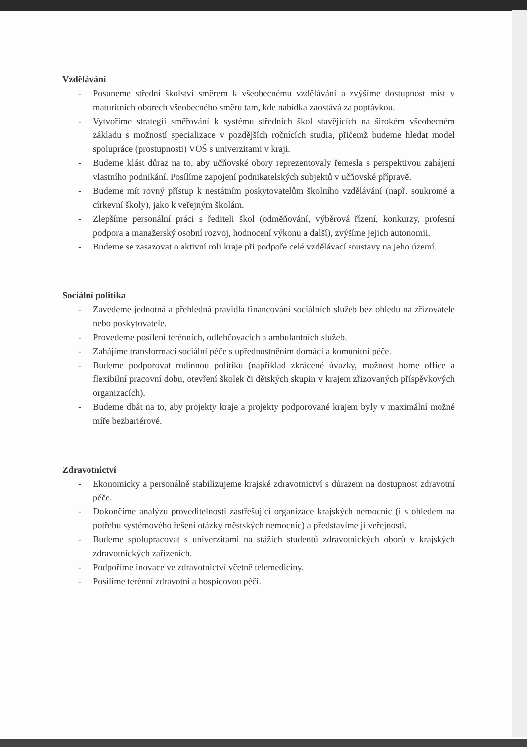Vzdělávání
- Posuneme střední školství směrem k všeobecnému vzdělávání a zvýšíme dostupnost míst v maturitních oborech všeobecného směru tam, kde nabídka zaostává za poptávkou.
- Vytvoříme strategii směřování k systému středních škol stavějících na širokém všeobecném základu s možností specializace v pozdějších ročnících studia, přičemž budeme hledat model spolupráce (prostupnosti) VOŠ s univerzitami v kraji.
- Budeme klást důraz na to, aby učňovské obory reprezentovaly řemesla s perspektivou zahájení vlastního podnikání. Posílíme zapojení podnikatelských subjektů v učňovské přípravě.
- Budeme mít rovný přístup k nestátním poskytovatelům školního vzdělávání (např. soukromé a církevní školy), jako k veřejným školám.
- Zlepšíme personální práci s řediteli škol (odměňování, výběrová řízení, konkurzy, profesní podpora a manažerský osobní rozvoj, hodnocení výkonu a další), zvýšíme jejich autonomii.
- Budeme se zasazovat o aktivní roli kraje při podpoře celé vzdělávací soustavy na jeho území.
Sociální politika
- Zavedeme jednotná a přehledná pravidla financování sociálních služeb bez ohledu na zřizovatele nebo poskytovatele.
- Provedeme posílení terénních, odlehčovacích a ambulantních služeb.
- Zahájíme transformaci sociální péče s upřednostněním domácí a komunitní péče.
- Budeme podporovat rodinnou politiku (například zkrácené úvazky, možnost home office a flexibilní pracovní dobu, otevření školek či dětských skupin v krajem zřizovaných příspěvkových organizacích).
- Budeme dbát na to, aby projekty kraje a projekty podporované krajem byly v maximální možné míře bezbariérové.
Zdravotnictví
- Ekonomicky a personálně stabilizujeme krajské zdravotnictví s důrazem na dostupnost zdravotní péče.
- Dokončíme analýzu proveditelnosti zastřešující organizace krajských nemocnic (i s ohledem na potřebu systémového řešení otázky městských nemocnic) a představíme ji veřejnosti.
- Budeme spolupracovat s univerzitami na stážích studentů zdravotnických oborů v krajských zdravotnických zařízeních.
- Podpoříme inovace ve zdravotnictví včetně telemedicíny.
- Posílíme terénní zdravotní a hospicovou péči.